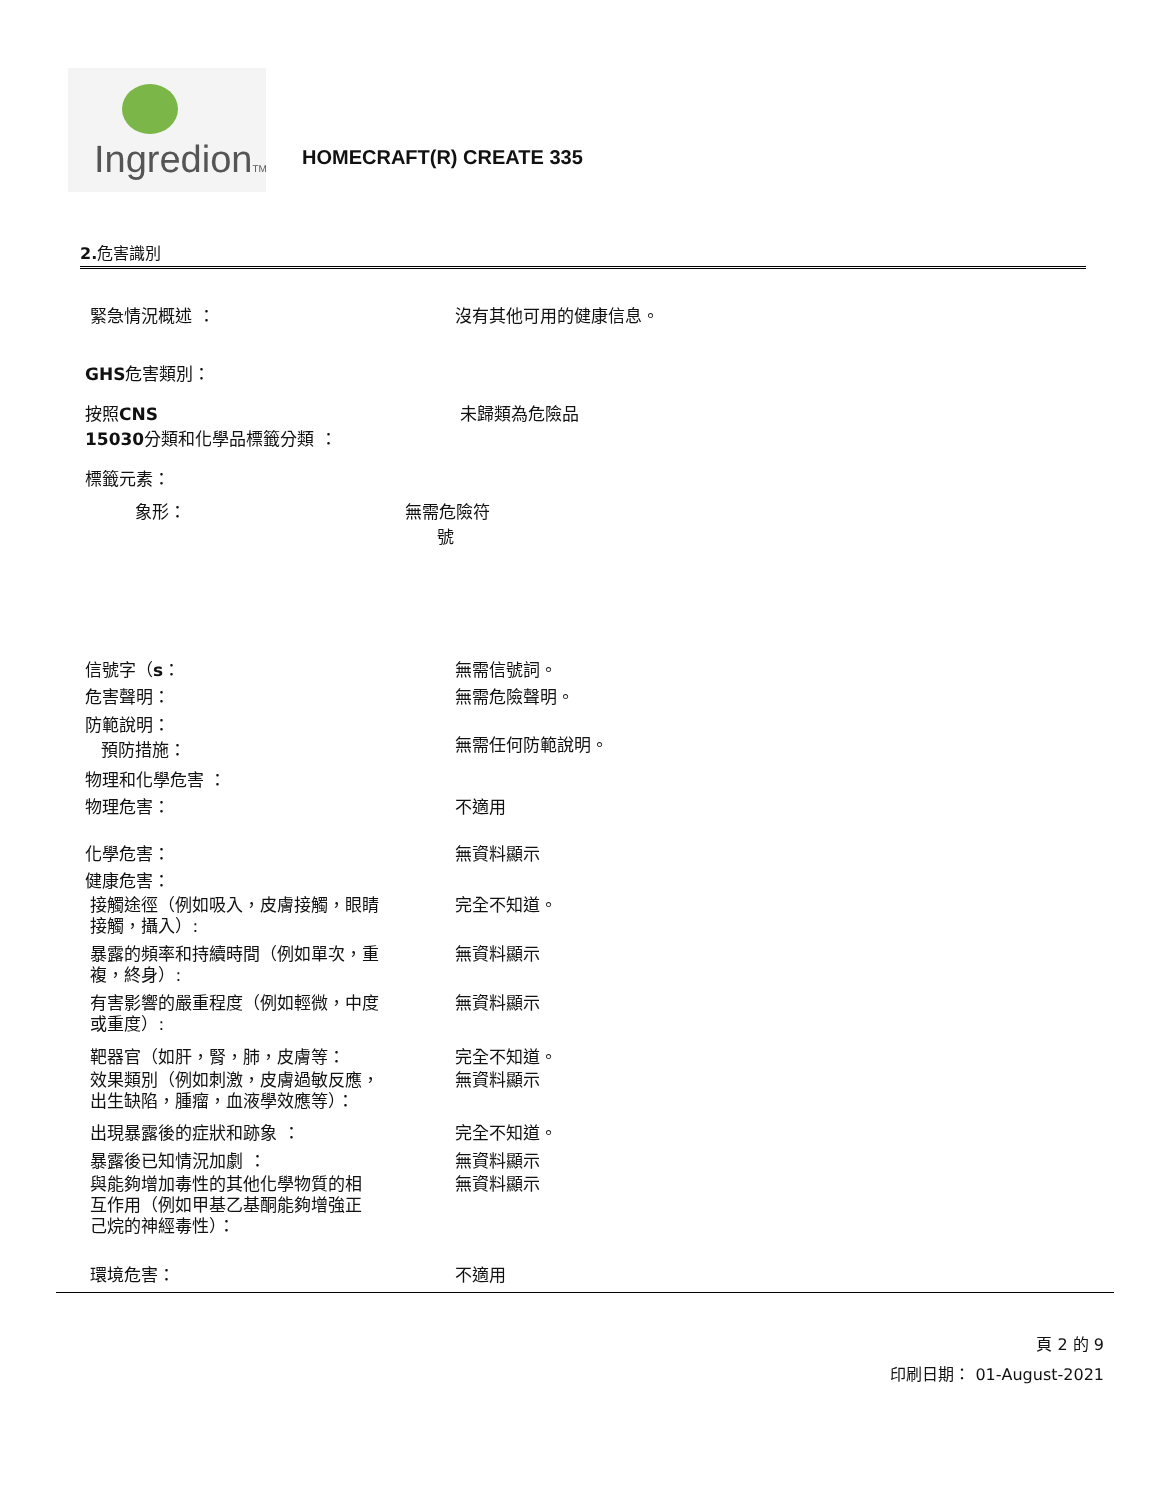IngredionTM
HOMECRAFT(R) CREATE 335
2. 危害識別
緊急情況概述 ： 沒有其他可用的健康信息。
GHS危害類別：
按照CNS
15030分類和化學品標籤分類 ：
未歸類為危險品
標籤元素：
象形： 無需危險符
號
信號字（s： 無需信號詞。
危害聲明： 無需危險聲明。
防範說明：
預防措施：
無需任何防範說明。
物理和化學危害 ：
物理危害： 不適用
化學危害： 無資料顯示
健康危害：
接觸途徑（例如吸入，皮膚接觸，眼睛
接觸，攝入）:
完全不知道。
暴露的頻率和持續時間（例如單次，重
複，終身）:
無資料顯示
有害影響的嚴重程度（例如輕微，中度
或重度）:
無資料顯示
靶器官（如肝，腎，肺，皮膚等： 完全不知道。
效果類別（例如刺激，皮膚過敏反應，
出生缺陷，腫瘤，血液學效應等）：
無資料顯示
出現暴露後的症狀和跡象 ： 完全不知道。
暴露後已知情況加劇 ： 無資料顯示
與能夠增加毒性的其他化學物質的相
互作用（例如甲基乙基酮能夠增強正
己烷的神經毒性）：
無資料顯示
環境危害： 不適用
頁 2 的 9
印刷日期： 01-August-2021